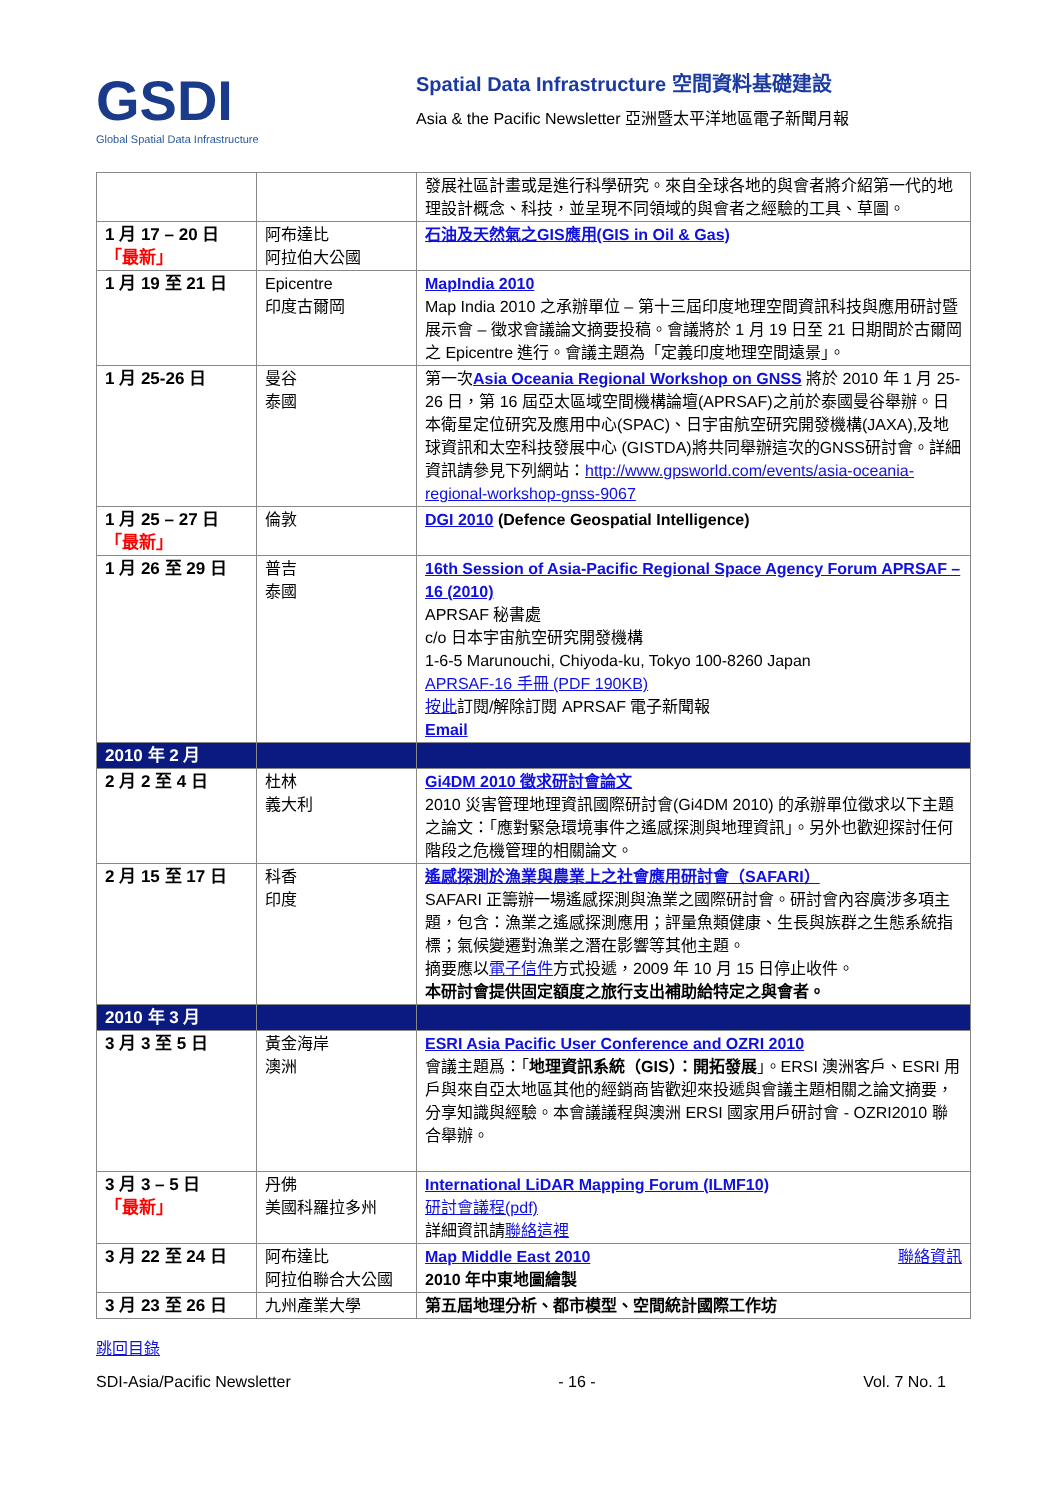GSDI
Global Spatial Data Infrastructure
Spatial Data Infrastructure 空間資料基礎建設
Asia & the Pacific Newsletter 亞洲暨太平洋地區電子新聞月報
| | | 發展社區計畫或是進行科學研究。來自全球各地的與會者將介紹第一代的地理設計概念、科技，並呈現不同領域的與會者之經驗的工具、草圖。 |
| 1 月 17 – 20 日 「最新」 | 阿布達比 阿拉伯大公國 | 石油及天然氣之GIS應用(GIS in Oil & Gas) |
| 1 月 19 至 21 日 | Epicentre 印度古爾岡 | MapIndia 2010 Map India 2010 之承辦單位 – 第十三屆印度地理空間資訊科技與應用研討暨展示會 – 徵求會議論文摘要投稿。會議將於 1 月 19 日至 21 日期間於古爾岡之 Epicentre 進行。會議主題為「定義印度地理空間遠景」。 |
| 1 月 25-26 日 | 曼谷 泰國 | 第一次 Asia Oceania Regional Workshop on GNSS 將於 2010 年 1 月 25-26 日，第 16 屆亞太區域空間機構論壇(APRSAF)之前於泰國曼谷舉辦。日本衛星定位研究及應用中心(SPAC)、日宇宙航空研究開發機構(JAXA),及地球資訊和太空科技發展中心 (GISTDA)將共同舉辦這次的GNSS研討會。詳細資訊請參見下列網站： http://www.gpsworld.com/events/asia-oceania-regional-workshop-gnss-9067 |
| 1 月 25 – 27 日 「最新」 | 倫敦 | DGI 2010 (Defence Geospatial Intelligence) |
| 1 月 26 至 29 日 | 普吉 泰國 | 16th Session of Asia-Pacific Regional Space Agency Forum APRSAF – 16 (2010) APRSAF 秘書處 c/o 日本宇宙航空研究開發機構 1-6-5 Marunouchi, Chiyoda-ku, Tokyo 100-8260 Japan APRSAF-16 手冊 (PDF 190KB) 按此 訂閱/解除訂閱 APRSAF 電子新聞報 Email |
| 2010 年 2 月 | | |
| 2 月 2 至 4 日 | 杜林 義大利 | Gi4DM 2010 徵求研討會論文 2010 災害管理地理資訊國際研討會(Gi4DM 2010) 的承辦單位徵求以下主題之論文：「應對緊急環境事件之遙感探測與地理資訊」。另外也歡迎探討任何階段之危機管理的相關論文。 |
| 2 月 15 至 17 日 | 科香 印度 | 遙感探測於漁業與農業上之社會應用研討會（SAFARI） SAFARI 正籌辦一場遙感探測與漁業之國際研討會。研討會內容廣涉多項主題，包含：漁業之遙感探測應用；評量魚類健康、生長與族群之生態系統指標；氣候變遷對漁業之潛在影響等其他主題。 摘要應以 電子信件 方式投遞，2009 年 10 月 15 日停止收件。 本研討會提供固定額度之旅行支出補助給特定之與會者。 |
| 2010 年 3 月 | | |
| 3 月 3 至 5 日 | 黃金海岸 澳洲 | ESRI Asia Pacific User Conference and OZRI 2010 會議主題爲：「 地理資訊系統（GIS）：開拓發展 」。ERSI 澳洲客戶、ESRI 用戶與來自亞太地區其他的經銷商皆歡迎來投遞與會議主題相關之論文摘要，分享知識與經驗。本會議議程與澳洲 ERSI 國家用戶研討會 - OZRI2010 聯合舉辦。 |
| 3 月 3 – 5 日 「最新」 | 丹佛 美國科羅拉多州 | International LiDAR Mapping Forum (ILMF10) 研討會議程(pdf) 詳細資訊請 聯絡這裡 |
| 3 月 22 至 24 日 | 阿布達比 阿拉伯聯合大公國 | Map Middle East 2010 聯絡資訊 2010 年中東地圖繪製 |
| 3 月 23 至 26 日 | 九州產業大學 | 第五屆地理分析、都市模型、空間統計國際工作坊 |
跳回目錄
SDI-Asia/Pacific Newsletter - 16 - Vol. 7 No. 1